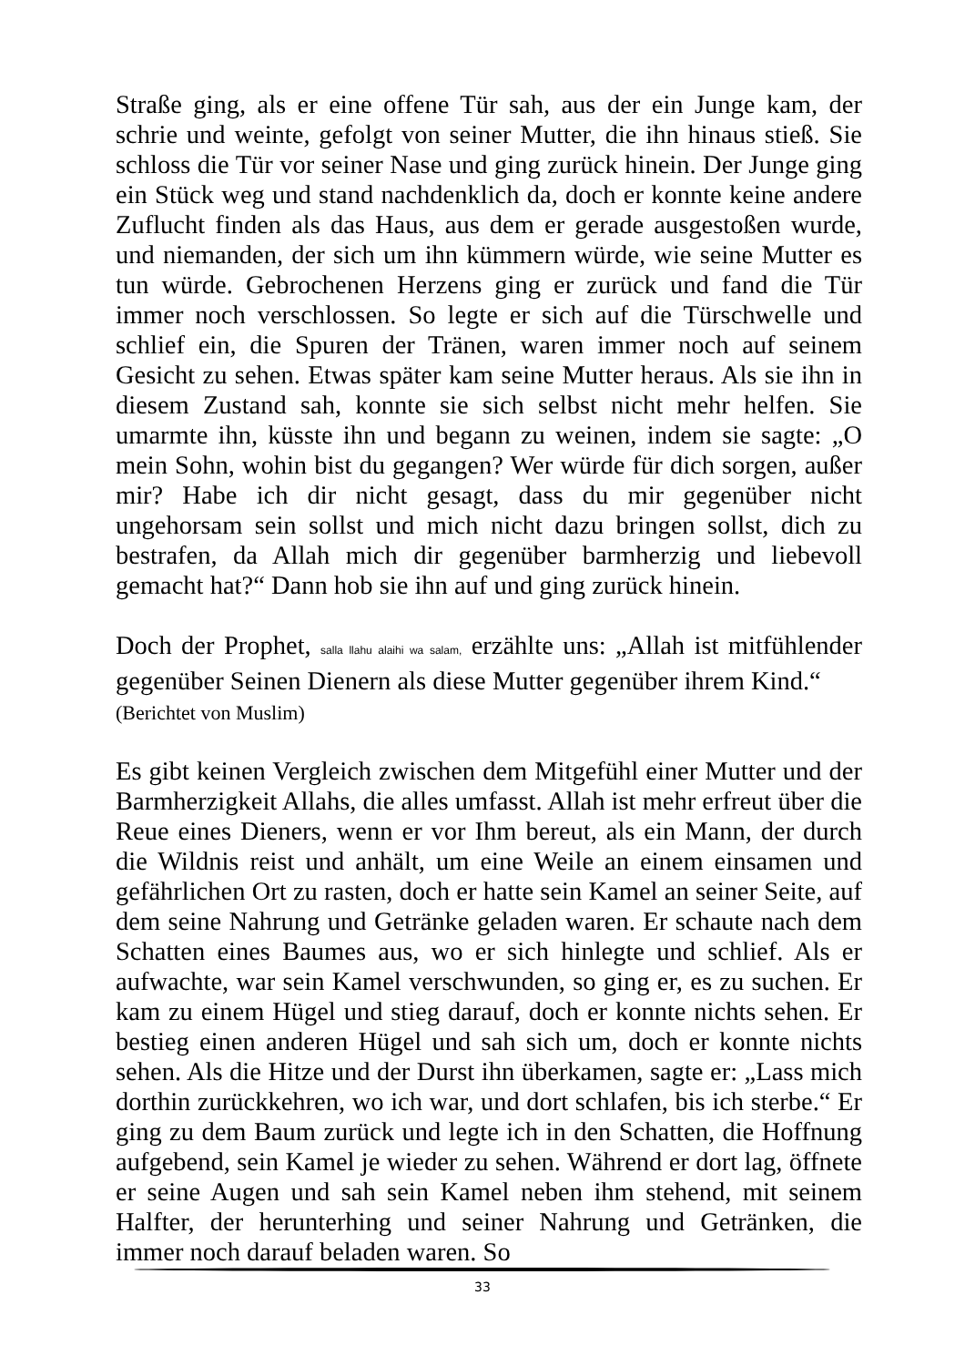Straße ging, als er eine offene Tür sah, aus der ein Junge kam, der schrie und weinte, gefolgt von seiner Mutter, die ihn hinaus stieß. Sie schloss die Tür vor seiner Nase und ging zurück hinein. Der Junge ging ein Stück weg und stand nachdenklich da, doch er konnte keine andere Zuflucht finden als das Haus, aus dem er gerade ausgestoßen wurde, und niemanden, der sich um ihn kümmern würde, wie seine Mutter es tun würde. Gebrochenen Herzens ging er zurück und fand die Tür immer noch verschlossen. So legte er sich auf die Türschwelle und schlief ein, die Spuren der Tränen, waren immer noch auf seinem Gesicht zu sehen. Etwas später kam seine Mutter heraus. Als sie ihn in diesem Zustand sah, konnte sie sich selbst nicht mehr helfen. Sie umarmte ihn, küsste ihn und begann zu weinen, indem sie sagte: „O mein Sohn, wohin bist du gegangen? Wer würde für dich sorgen, außer mir? Habe ich dir nicht gesagt, dass du mir gegenüber nicht ungehorsam sein sollst und mich nicht dazu bringen sollst, dich zu bestrafen, da Allah mich dir gegenüber barmherzig und liebevoll gemacht hat?“ Dann hob sie ihn auf und ging zurück hinein.
Doch der Prophet, salla llahu alaihi wa salam, erzählte uns: „Allah ist mitfühlender gegenüber Seinen Dienern als diese Mutter gegenüber ihrem Kind.“
(Berichtet von Muslim)
Es gibt keinen Vergleich zwischen dem Mitgefühl einer Mutter und der Barmherzigkeit Allahs, die alles umfasst. Allah ist mehr erfreut über die Reue eines Dieners, wenn er vor Ihm bereut, als ein Mann, der durch die Wildnis reist und anhält, um eine Weile an einem einsamen und gefährlichen Ort zu rasten, doch er hatte sein Kamel an seiner Seite, auf dem seine Nahrung und Getränke geladen waren. Er schaute nach dem Schatten eines Baumes aus, wo er sich hinlegte und schlief. Als er aufwachte, war sein Kamel verschwunden, so ging er, es zu suchen. Er kam zu einem Hügel und stieg darauf, doch er konnte nichts sehen. Er bestieg einen anderen Hügel und sah sich um, doch er konnte nichts sehen. Als die Hitze und der Durst ihn überkamen, sagte er: „Lass mich dorthin zurückkehren, wo ich war, und dort schlafen, bis ich sterbe.“ Er ging zu dem Baum zurück und legte ich in den Schatten, die Hoffnung aufgebend, sein Kamel je wieder zu sehen. Während er dort lag, öffnete er seine Augen und sah sein Kamel neben ihm stehend, mit seinem Halfter, der herunterhing und seiner Nahrung und Getränken, die immer noch darauf beladen waren. So
33